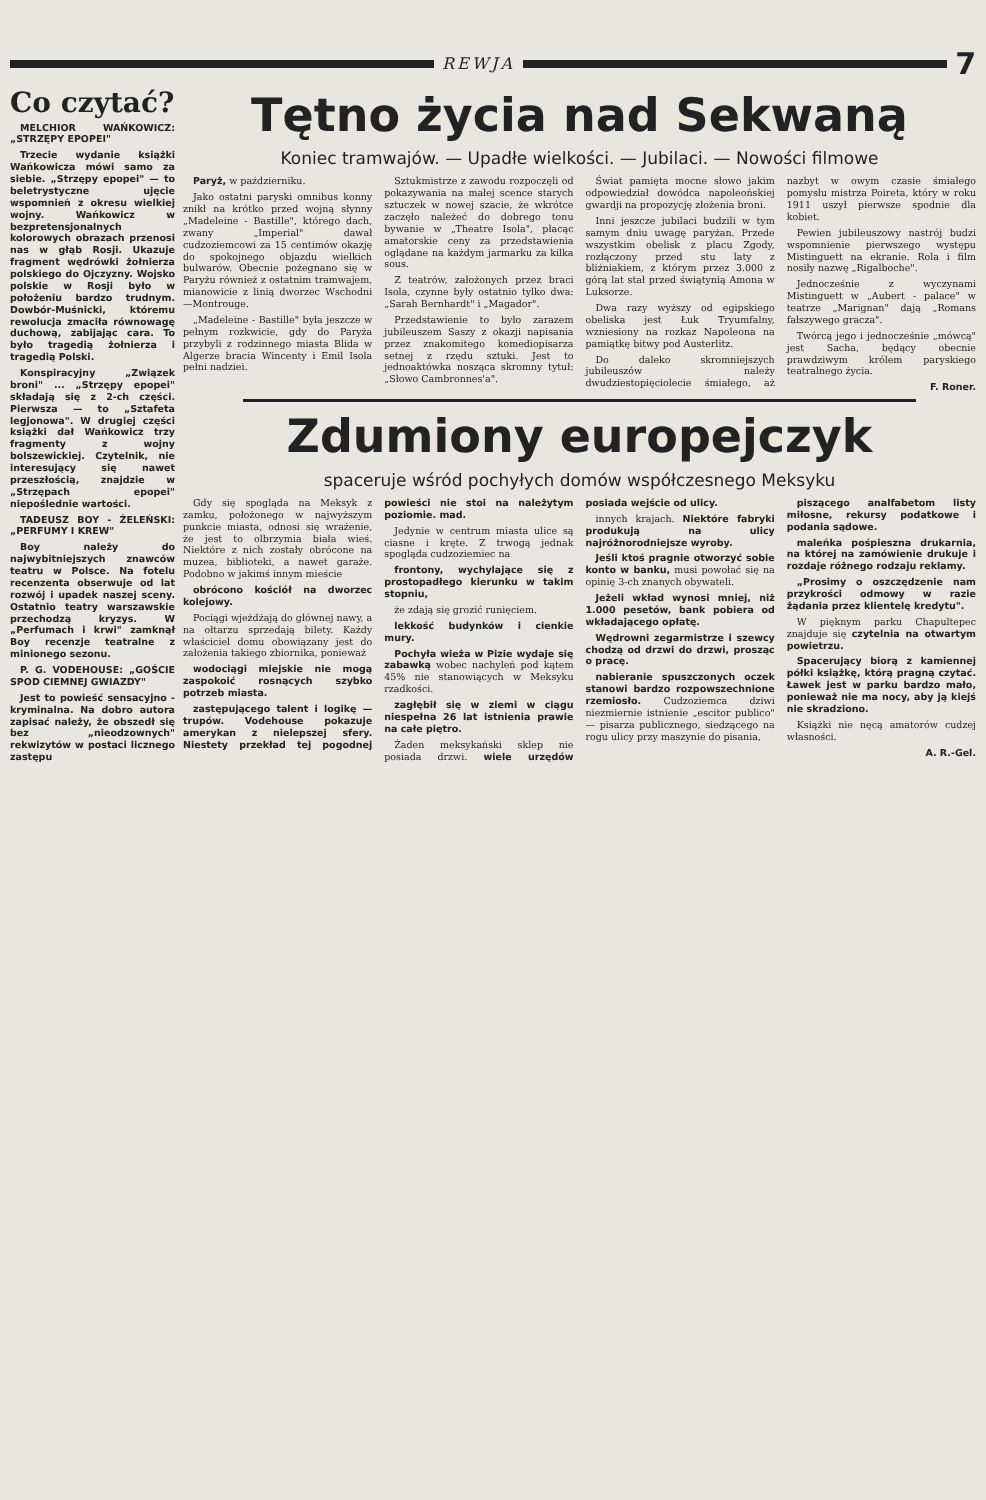REWJA
7
Co czytać?
MELCHIOR WAŃKOWICZ: „STRZĘPY EPOPEI"
Trzecie wydanie książki Wańkowicza mówi samo za siebie. „Strzępy epopei" — to beletrystyczne ujęcie wspomnień z okresu wielkiej wojny. Wańkowicz w bezpretensjonalnych kolorowych obrazach przenosi nas w głąb Rosji. Ukazuje fragment wędrówki żołnierza polskiego do Ojczyzny. Wojsko polskie w Rosji było w położeniu bardzo trudnym. Dowbór-Muśnicki, któremu rewolucja zmaciła równowagę duchową, zabijając cara. To było tragedią żołnierza i tragedią Polski.
Konspiracyjny „Związek broni" ... „Strzępy epopei" składają się z 2-ch części. Pierwsza — to „Sztafeta legjonowa". W drugiej części książki dał Wańkowicz trzy fragmenty z wojny bolszewickiej. Czytelnik, nie interesujący się nawet przeszłością, znajdzie w „Strzępach epopei" niepoślednie wartości.
TADEUSZ BOY - ŻELEŃSKI: „PERFUMY I KREW"
Boy należy do najwybitniejszych znawców teatru w Polsce. Na fotelu recenzenta obserwuje od lat rozwój i upadek naszej sceny. Ostatnio teatry warszawskie przechodzą kryzys. W „Perfumach i krwi" zamknął Boy recenzje teatralne z minionego sezonu.
P. G. VODEHOUSE: „GOŚCIE SPOD CIEMNEJ GWIAZDY"
Jest to powieść sensacyjno - kryminalna. Na dobro autora zapisać należy, że obszedł się bez „nieodzownych" rekwizytów w postaci licznego zastępu
Tętno życia nad Sekwaną
Koniec tramwajów. — Upadłe wielkości. — Jubilaci. — Nowości filmowe
Paryż, w październiku.
Jako ostatni paryski omnibus konny znikł na krótko przed wojną słynny „Madeleine - Bastille", którego dach, zwany „Imperial" dawał cudzoziemcowi za 15 centimów okazję do spokojnego objazdu wielkich bulwarów. Obecnie pożegnano się w Paryżu również z ostatnim tramwajem, mianowicie z linią dworzec Wschodni—Montrouge.
„Madeleine - Bastille" była jeszcze w pełnym rozkwicie, gdy do Paryża przybyli z rodzinnego miasta Blida w Algerze bracia Wincenty i Emil Isola pełni nadziei.
Sztukmistrze z zawodu rozpoczęli od pokazywania na małej scence starych sztuczek w nowej szacie, że wkrótce zaczęło należeć do dobrego tonu bywanie w „Theatre Isola", płacąc amatorskie ceny za przedstawienia oglądane na każdym jarmarku za kilka sous.
Z teatrów, założonych przez braci Isola, czynne były ostatnio tylko dwa: „Sarah Bernhardt" i „Magador".
Przedstawienie to było zarazem jubileuszem Saszy z okazji napisania przez znakomitego komediopisarza setnej z rzędu sztuki. Jest to jednoaktówka nosząca skromny tytuł: „Słowo Cambronnes'a".
Świat pamięta mocne słowo jakim odpowiedział dowódca napoleońskiej gwardji na propozycję złożenia broni.
Inni jeszcze jubilaci budzili w tym samym dniu uwagę paryżan. Przede wszystkim obelisk z placu Zgody, rozłączony przed stu laty z bliźniakiem, z którym przez 3.000 z górą lat stał przed świątynią Amona w Luksorze.
Dwa razy wyższy od egipskiego obeliska jest Łuk Tryumfalny, wzniesiony na rozkaz Napoleona na pamiątkę bitwy pod Austerlitz.
Do daleko skromniejszych jubileuszów należy dwudziestopięciolecie śmiałego, aż nazbyt w owym czasie śmiałego pomysłu mistrza Poireta, który w roku 1911 uszył pierwsze spodnie dla kobiet.
Pewien jubileuszowy nastrój budzi wspomnienie pierwszego występu Mistinguett na ekranie. Rola i film nosiły nazwę „Rigalboche".
Jednocześnie z wyczynami Mistinguett w „Aubert - palace" w teatrze „Marignan" dają „Romans fałszywego gracza".
Twórcą jego i jednocześnie „mówcą" jest Sacha, będący obecnie prawdziwym królem paryskiego teatralnego życia.
F. Roner.
Zdumiony europejczyk
spaceruje wśród pochyłych domów współczesnego Meksyku
Gdy się spogląda na Meksyk z zamku, położonego w najwyższym punkcie miasta, odnosi się wrażenie, że jest to olbrzymia biała wieś. Niektóre z nich zostały obrócone na muzea, biblioteki, a nawet garaże. Podobno w jakimś innym mieście
obrócono kościół na dworzec kolejowy.
Pociągi wjeżdżają do głównej nawy, a na ołtarzu sprzedają bilety. Każdy właściciel domu obowiązany jest do założenia takiego zbiornika, ponieważ
wodociągi miejskie nie mogą zaspokoić rosnących szybko potrzeb miasta.
zastępującego talent i logikę — trupów. Vodehouse pokazuje amerykan z nielepszej sfery. Niestety przekład tej pogodnej powieści nie stoi na należytym poziomie. mad.
Jedynie w centrum miasta ulice są ciasne i kręte. Z trwogą jednak spogląda cudzoziemiec na
frontony, wychylające się z prostopadłego kierunku w takim stopniu,
że zdają się grozić runięciem.
lekkość budynków i cienkie mury.
Pochyła wieża w Pizie wydaje się zabawką wobec nachyleń pod kątem 45% nie stanowiących w Meksyku rzadkości.
zagłębił się w ziemi w ciągu niespełna 26 lat istnienia prawie na całe piętro.
Żaden meksykański sklep nie posiada drzwi. wiele urzędów posiada wejście od ulicy.
innych krajach. Niektóre fabryki produkują na ulicy najróżnorodniejsze wyroby.
Jeśli ktoś pragnie otworzyć sobie konto w banku, musi powołać się na opinię 3-ch znanych obywateli.
Jeżeli wkład wynosi mniej, niż 1.000 pesetów, bank pobiera od wkładającego opłatę.
Wędrowni zegarmistrze i szewcy chodzą od drzwi do drzwi, prosząc o pracę.
nabieranie spuszczonych oczek stanowi bardzo rozpowszechnione rzemiosło. Cudzoziemca dziwi niezmiernie istnienie „escitor publico" — pisarza publicznego, siedzącego na rogu ulicy przy maszynie do pisania,
piszącego analfabetom listy miłosne, rekursy podatkowe i podania sądowe.
maleńka pośpieszna drukarnia, na której na zamówienie drukuje i rozdaje różnego rodzaju reklamy.
„Prosimy o oszczędzenie nam przykrości odmowy w razie żądania przez klientelę kredytu".
W pięknym parku Chapultepec znajduje się czytelnia na otwartym powietrzu.
Spacerujący biorą z kamiennej półki książkę, którą pragną czytać. Ławek jest w parku bardzo mało, ponieważ nie ma nocy, aby ją kiejś nie skradziono.
Książki nie nęcą amatorów cudzej własności.
A. R.-Gel.